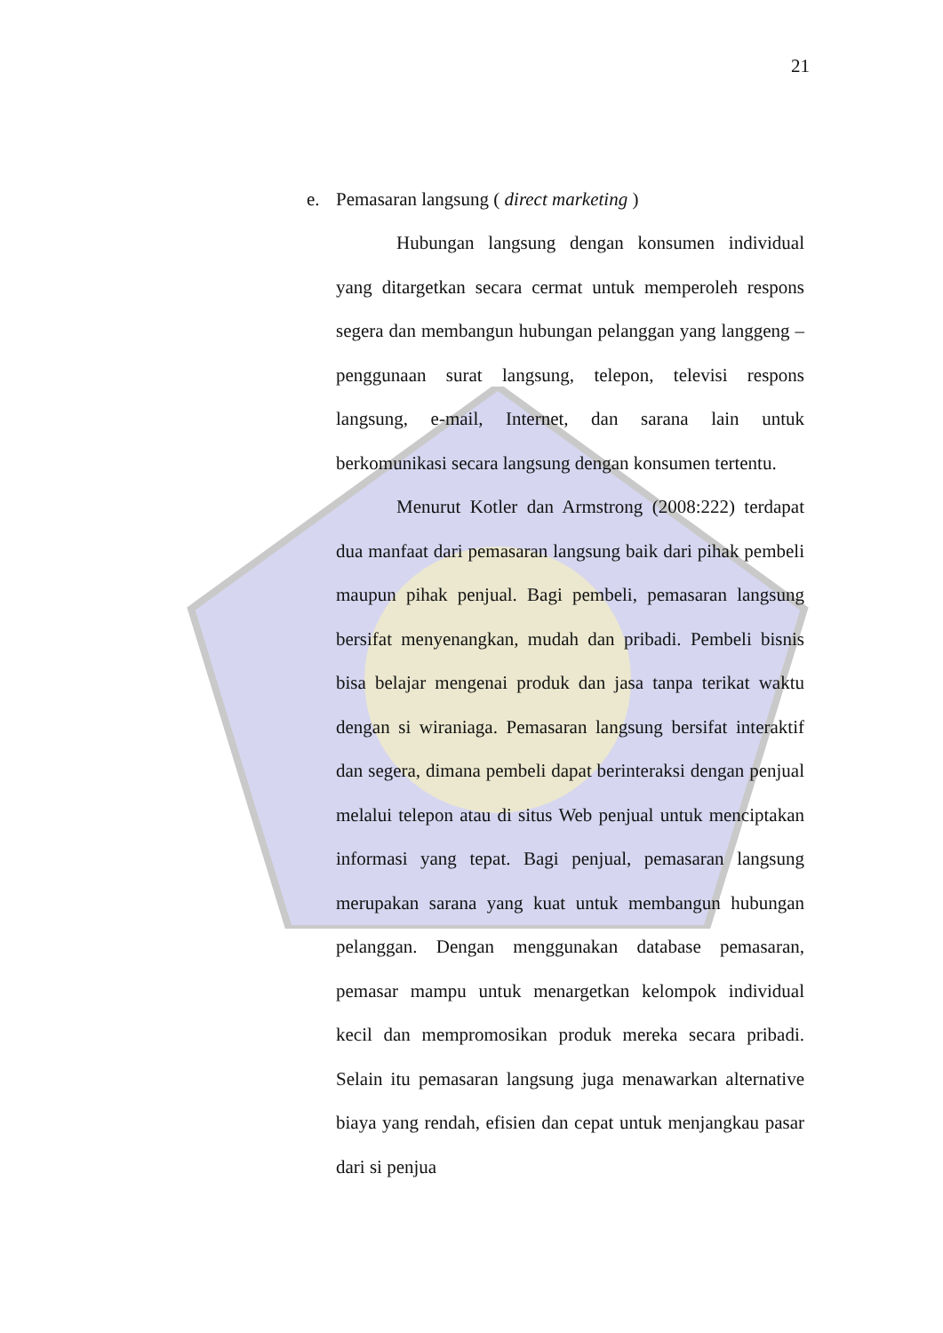21
e. Pemasaran langsung ( direct marketing )
Hubungan langsung dengan konsumen individual yang ditargetkan secara cermat untuk memperoleh respons segera dan membangun hubungan pelanggan yang langgeng – penggunaan surat langsung, telepon, televisi respons langsung, e-mail, Internet, dan sarana lain untuk berkomunikasi secara langsung dengan konsumen tertentu.
Menurut Kotler dan Armstrong (2008:222) terdapat dua manfaat dari pemasaran langsung baik dari pihak pembeli maupun pihak penjual. Bagi pembeli, pemasaran langsung bersifat menyenangkan, mudah dan pribadi. Pembeli bisnis bisa belajar mengenai produk dan jasa tanpa terikat waktu dengan si wiraniaga. Pemasaran langsung bersifat interaktif dan segera, dimana pembeli dapat berinteraksi dengan penjual melalui telepon atau di situs Web penjual untuk menciptakan informasi yang tepat. Bagi penjual, pemasaran langsung merupakan sarana yang kuat untuk membangun hubungan pelanggan. Dengan menggunakan database pemasaran, pemasar mampu untuk menargetkan kelompok individual kecil dan mempromosikan produk mereka secara pribadi. Selain itu pemasaran langsung juga menawarkan alternative biaya yang rendah, efisien dan cepat untuk menjangkau pasar dari si penjua